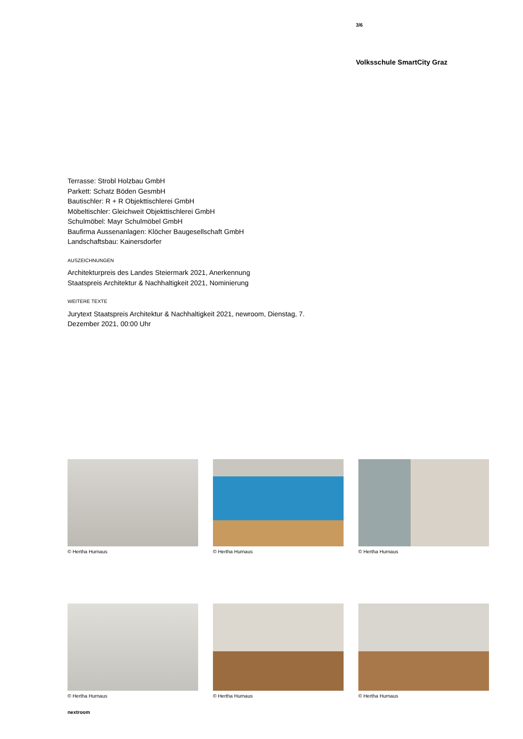3/6
Volksschule SmartCity Graz
Terrasse: Strobl Holzbau GmbH
Parkett: Schatz Böden GesmbH
Bautischler: R + R Objekttischlerei GmbH
Möbeltischler: Gleichweit Objekttischlerei GmbH
Schulmöbel: Mayr Schulmöbel GmbH
Baufirma Aussenanlagen: Klöcher Baugesellschaft GmbH
Landschaftsbau: Kainersdorfer
AUSZEICHNUNGEN
Architekturpreis des Landes Steiermark 2021, Anerkennung
Staatspreis Architektur & Nachhaltigkeit 2021, Nominierung
WEITERE TEXTE
Jurytext Staatspreis Architektur & Nachhaltigkeit 2021, newroom, Dienstag, 7. Dezember 2021, 00:00 Uhr
© Hertha Hurnaus
© Hertha Hurnaus
© Hertha Hurnaus
© Hertha Hurnaus
© Hertha Hurnaus
© Hertha Hurnaus
nextroom